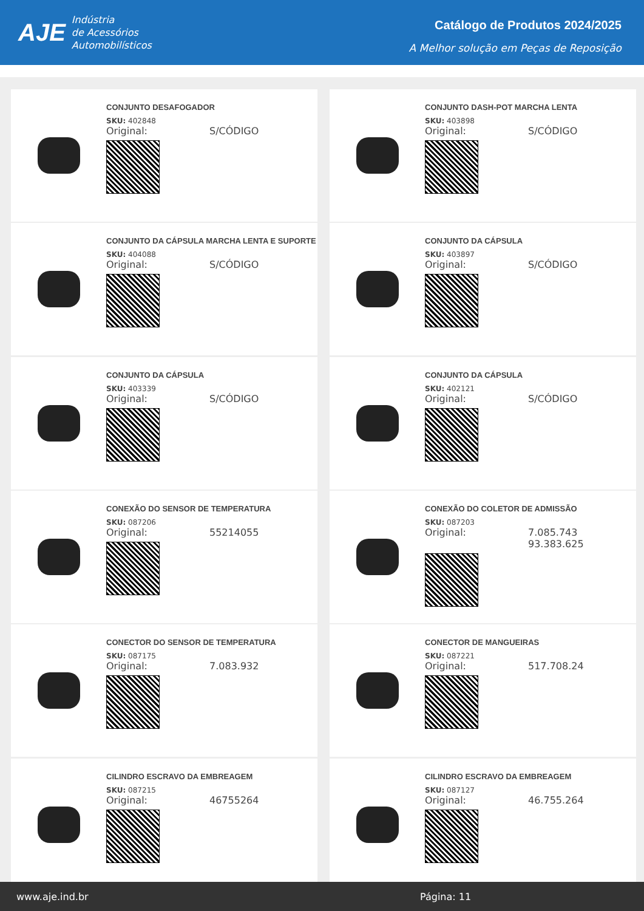AJE
Indústria
de Acessórios
Automobilísticos
Catálogo de Produtos 2024/2025
A Melhor solução em Peças de Reposição
CONJUNTO DESAFOGADOR
SKU: 402848
Original: S/CÓDIGO
CONJUNTO DASH-POT MARCHA LENTA
SKU: 403898
Original: S/CÓDIGO
CONJUNTO DA CÁPSULA MARCHA LENTA E SUPORTE
SKU: 404088
Original: S/CÓDIGO
CONJUNTO DA CÁPSULA
SKU: 403897
Original: S/CÓDIGO
CONJUNTO DA CÁPSULA
SKU: 403339
Original: S/CÓDIGO
CONJUNTO DA CÁPSULA
SKU: 402121
Original: S/CÓDIGO
CONEXÃO DO SENSOR DE TEMPERATURA
SKU: 087206
Original: 55214055
CONEXÃO DO COLETOR DE ADMISSÃO
SKU: 087203
Original: 7.085.743
93.383.625
CONECTOR DO SENSOR DE TEMPERATURA
SKU: 087175
Original: 7.083.932
CONECTOR DE MANGUEIRAS
SKU: 087221
Original: 517.708.24
CILINDRO ESCRAVO DA EMBREAGEM
SKU: 087215
Original: 46755264
CILINDRO ESCRAVO DA EMBREAGEM
SKU: 087127
Original: 46.755.264
www.aje.ind.br Página: 11